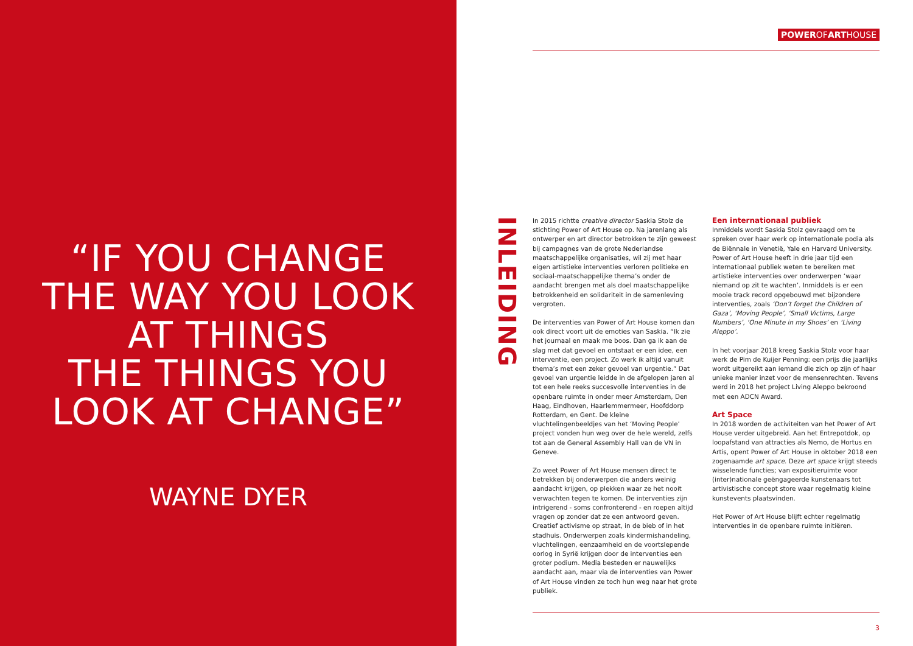“IF YOU CHANGE
THE WAY YOU LOOK
AT THINGS
THE THINGS YOU
LOOK AT CHANGE”
WAYNE DYER
POWEROFARTHOUSE
INLEIDING
In 2015 richtte creative director Saskia Stolz de stichting Power of Art House op. Na jarenlang als ontwerper en art director betrokken te zijn geweest bij campagnes van de grote Nederlandse maatschappelijke organisaties, wil zij met haar eigen artistieke interventies verloren politieke en sociaal-maatschappelijke thema’s onder de aandacht brengen met als doel maatschappelijke betrokkenheid en solidariteit in de samenleving vergroten.
De interventies van Power of Art House komen dan ook direct voort uit de emoties van Saskia. “Ik zie het journaal en maak me boos. Dan ga ik aan de slag met dat gevoel en ontstaat er een idee, een interventie, een project. Zo werk ik altijd vanuit thema’s met een zeker gevoel van urgentie.” Dat gevoel van urgentie leidde in de afgelopen jaren al tot een hele reeks succesvolle interventies in de openbare ruimte in onder meer Amsterdam, Den Haag, Eindhoven, Haarlemmermeer, Hoofddorp Rotterdam, en Gent. De kleine vluchtelingenbeeldjes van het ‘Moving People’ project vonden hun weg over de hele wereld, zelfs tot aan de General Assembly Hall van de VN in Geneve.
Zo weet Power of Art House mensen direct te betrekken bij onderwerpen die anders weinig aandacht krijgen, op plekken waar ze het nooit verwachten tegen te komen. De interventies zijn intrigerend - soms confronterend - en roepen altijd vragen op zonder dat ze een antwoord geven. Creatief activisme op straat, in de bieb of in het stadhuis. Onderwerpen zoals kindermishandeling, vluchtelingen, eenzaamheid en de voortslepende oorlog in Syrië krijgen door de interventies een groter podium. Media besteden er nauwelijks aandacht aan, maar via de interventies van Power of Art House vinden ze toch hun weg naar het grote publiek.
Een internationaal publiek
Inmiddels wordt Saskia Stolz gevraagd om te spreken over haar werk op internationale podia als de Biënnale in Venetië, Yale en Harvard University. Power of Art House heeft in drie jaar tijd een internationaal publiek weten te bereiken met artistieke interventies over onderwerpen ‘waar niemand op zit te wachten’. Inmiddels is er een mooie track record opgebouwd met bijzondere interventies, zoals ‘Don’t forget the Children of Gaza’, ‘Moving People’, ‘Small Victims, Large Numbers’, ‘One Minute in my Shoes’ en ‘Living Aleppo’.
In het voorjaar 2018 kreeg Saskia Stolz voor haar werk de Pim de Kuijer Penning: een prijs die jaarlijks wordt uitgereikt aan iemand die zich op zijn of haar unieke manier inzet voor de mensenrechten. Tevens werd in 2018 het project Living Aleppo bekroond met een ADCN Award.
Art Space
In 2018 worden de activiteiten van het Power of Art House verder uitgebreid. Aan het Entrepotdok, op loopafstand van attracties als Nemo, de Hortus en Artis, opent Power of Art House in oktober 2018 een zogenaamde art space. Deze art space krijgt steeds wisselende functies; van expositieruimte voor (inter)nationale geëngageerde kunstenaars tot artivistische concept store waar regelmatig kleine kunstevents plaatsvinden.
Het Power of Art House blijft echter regelmatig interventies in de openbare ruimte initiëren.
3